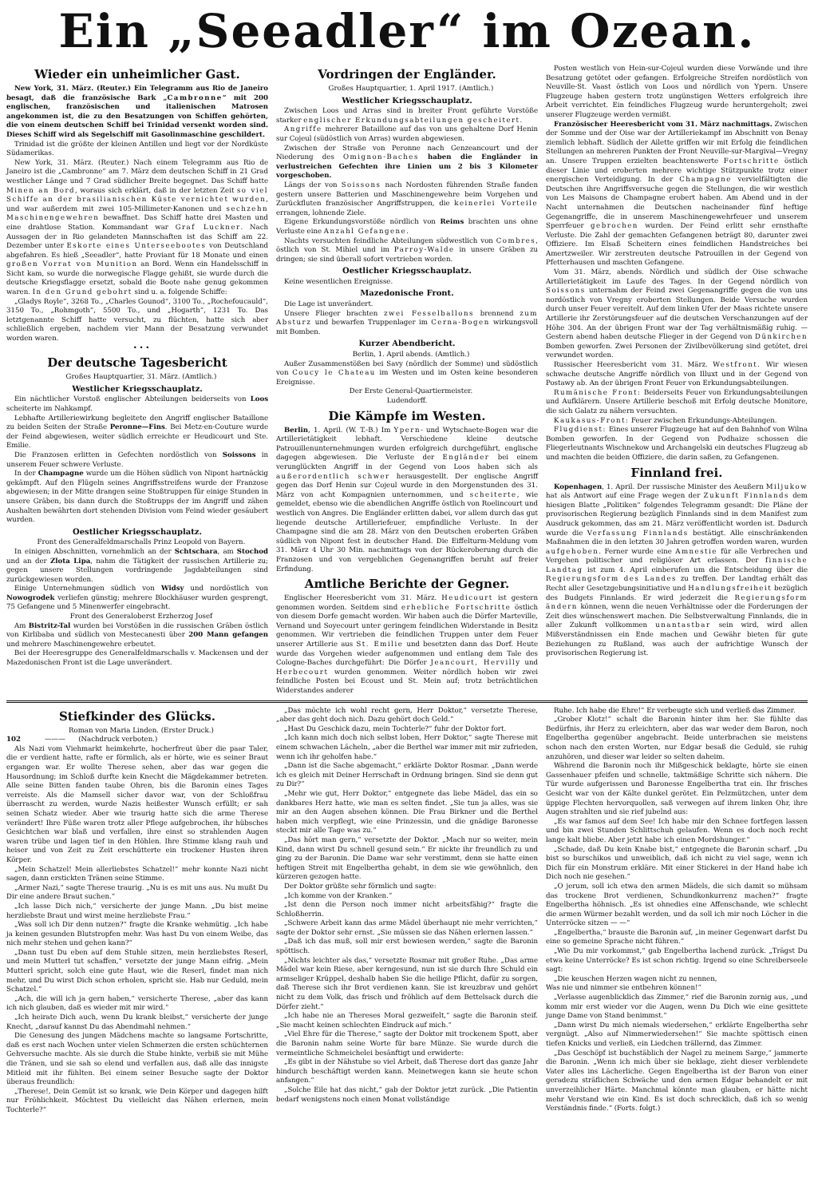Ein „Seeadler“ im Ozean.
Wieder ein unheimlicher Gast.
New York, 31. März. (Reuter.) Ein Telegramm aus Rio de Janeiro besagt, daß die französische Bark „Cambronne“ mit 200 englischen, französischen und italienischen Matrosen angekommen ist, die zu den Besatzungen von Schiffen gehörten, die von einem deutschen Schiff bei Trinidad versenkt worden sind. Dieses Schiff wird als Segelschiff mit Gasolinmaschine geschildert.
Trinidad ist die größte der kleinen Antillen und liegt vor der Nordküste Südamerikas.
New York, 31. März. (Reuter.) Nach einem Telegramm aus Rio de Janeiro ist die „Cambronne“ am 7. März dem deutschen Schiff in 21 Grad westlicher Länge und 7 Grad südlicher Breite begegnet. Das Schiff hatte Minen an Bord, woraus sich erklärt, daß in der letzten Zeit so viel Schiffe an der brasilianischen Küste vernichtet wurden, und war außerdem mit zwei 105-Millimeter-Kanonen und sechzehn Maschinengewehren bewaffnet. Das Schiff hatte drei Masten und eine drahtlose Station. Kommandant war Graf Luckner. Nach Aussagen der in Rio gelandeten Mannschaften ist das Schiff am 22. Dezember unter Eskorte eines Unterseebootes von Deutschland abgefahren. Es hieß „Seeadler“, hatte Proviant für 18 Monate und einen großen Vorrat von Munition an Bord. Wenn ein Handelsschiff in Sicht kam, so wurde die norwegische Flagge gehißt, sie wurde durch die deutsche Kriegsflagge ersetzt, sobald die Boote nahe genug gekommen waren. In den Grund gebohrt sind u. a. folgende Schiffe:
„Gladys Royle“, 3268 To., „Charles Gounod“, 3100 To., „Rochefoucauld“, 3150 To., „Rohmgoth“, 5500 To., und „Hogarth“, 1231 To. Das letztgenannte Schiff hatte versucht, zu flüchten, hatte sich aber schließlich ergeben, nachdem vier Mann der Besatzung verwundet worden waren.
• • •
Der deutsche Tagesbericht
Großes Hauptquartier, 31. März. (Amtlich.)
Westlicher Kriegsschauplatz.
Ein nächtlicher Vorstoß englischer Abteilungen beiderseits von Loos scheiterte im Nahkampf.
Lebhafte Artilleriewirkung begleitete den Angriff englischer Bataillone zu beiden Seiten der Straße Peronne—Fins. Bei Metz-en-Couture wurde der Feind abgewiesen, weiter südlich erreichte er Heudicourt und Ste. Emilie.
Die Franzosen erlitten in Gefechten nordöstlich von Soissons in unserem Feuer schwere Verluste.
In der Champagne wurde um die Höhen südlich von Nipont hartnäckig gekämpft. Auf den Flügeln seines Angriffsstreifens wurde der Franzose abgewiesen; in der Mitte drangen seine Stoßtruppen für einige Stunden in unsere Gräben, bis dann durch die Stoßtrupps der im Angriff und zähen Aushalten bewährten dort stehenden Division vom Feind wieder gesäubert wurden.
Oestlicher Kriegsschauplatz.
Front des Generalfeldmarschalls Prinz Leopold von Bayern.
In einigen Abschnitten, vornehmlich an der Schtschara, am Stochod und an der Zlota Lipa, nahm die Tätigkeit der russischen Artillerie zu; gegen unsere Stellungen vordringende Jagdabteilungen sind zurückgewiesen worden.
Einige Unternehmungen südlich von Widsy und nordöstlich von Nowogrodek verliefen günstig; mehrere Blockhäuser wurden gesprengt, 75 Gefangene und 5 Minenwerfer eingebracht.
Front des Generaloberst Erzherzog Josef
Am Bistritz-Tal wurden bei Vorstößen in die russischen Gräben östlich von Kirlibaba und südlich von Mestecanesti über 200 Mann gefangen und mehrere Maschinengewehre erbeutet.
Bei der Heeresgruppe des Generalfeldmarschalls v. Mackensen und der Mazedonischen Front ist die Lage unverändert.
Vordringen der Engländer.
Großes Hauptquartier, 1. April 1917. (Amtlich.)
Westlicher Kriegsschauplatz.
Zwischen Loos und Arras sind in breiter Front geführte Vorstöße starker englischer Erkundungsabteilungen gescheitert.
Angriffe mehrerer Bataillone auf das von uns gehaltene Dorf Henin sur Cojeul (südöstlich von Arras) wurden abgewiesen.
Zwischen der Straße von Peronne nach Genzeancourt und der Niederung des Omignon-Baches haben die Engländer in verlustreichen Gefechten ihre Linien um 2 bis 3 Kilometer vorgeschoben.
Längs der von Soissons nach Nordosten führenden Straße fanden gestern unsere Batterien und Maschinengewehre beim Vorgehen und Zurückfluten französischer Angriffstruppen, die keinerlei Vorteile errangen, lohnende Ziele.
Eigene Erkundungsvorstöße nördlich von Reims brachten uns ohne Verluste eine Anzahl Gefangene.
Nachts versuchten feindliche Abteilungen südwestlich von Combres, östlich von St. Mihiel und im Parroy-Walde in unsere Gräben zu dringen; sie sind überall sofort vertrieben worden.
Oestlicher Kriegsschauplatz.
Keine wesentlichen Ereignisse.
Mazedonische Front.
Die Lage ist unverändert.
Unsere Flieger brachten zwei Fesselballons brennend zum Absturz und bewarfen Truppenlager im Cerna-Bogen wirkungsvoll mit Bomben.
Kurzer Abendbericht.
Berlin, 1. April abends. (Amtlich.)
Außer Zusammenstößen bei Savy (nördlich der Somme) und südöstlich von Coucy le Chateau im Westen und im Osten keine besonderen Ereignisse.
Der Erste General-Quartiermeister.
Ludendorff.
Die Kämpfe im Westen.
Berlin, 1. April. (W. T.-B.) Im Ypern- und Wytschaete-Bogen war die Artillerietätigkeit lebhaft. Verschiedene kleine deutsche Patrouillenunternehmungen wurden erfolgreich durchgeführt, englische dagegen abgewiesen. Die Verluste der Engländer bei einem verunglückten Angriff in der Gegend von Loos haben sich als außerordentlich schwer herausgestellt. Der englische Angriff gegen das Dorf Henin sur Cojeul wurde in den Morgenstunden des 31. März von acht Kompagnien unternommen, und scheiterte, wie gemeldet, ebenso wie die abendlichen Angriffe östlich von Roelincourt und westlich von Angres. Die Engländer erlitten dabei, vor allem durch das gut liegende deutsche Artilleriefeuer, empfindliche Verluste. In der Champagne sind die am 28. März von den Deutschen eroberten Gräben südlich von Nipont fest in deutscher Hand. Die Eiffelturm-Meldung vom 31. März 4 Uhr 30 Min. nachmittags von der Rückeroberung durch die Franzosen und von vergeblichen Gegenangriffen beruht auf freier Erfindung.
Amtliche Berichte der Gegner.
Englischer Heeresbericht vom 31. März. Heudicourt ist gestern genommen worden. Seitdem sind erhebliche Fortschritte östlich von diesem Dorfe gemacht worden. Wir haben auch die Dörfer Marteville, Vernand und Soyecourt unter geringem feindlichen Widerstande in Besitz genommen. Wir vertrieben die feindlichen Truppen unter dem Feuer unserer Artillerie aus St. Emilie und besetzten dann das Dorf. Heute wurde das Vorgehen wieder aufgenommen und entlang dem Tale des Cologne-Baches durchgeführt: Die Dörfer Jeancourt, Hervilly und Herbecourt wurden genommen. Weiter nördlich hoben wir zwei feindliche Posten bei Ecoust und St. Mein auf; trotz beträchtlichen Widerstandes anderer
Posten westlich von Hein-sur-Cojeul wurden diese Vorwände und ihre Besatzung getötet oder gefangen. Erfolgreiche Streifen nordöstlich von Neuville-St. Vaast östlich von Loos und nördlich von Ypern. Unsere Flugzeuge haben gestern trotz ungünstigen Wetters erfolgreich ihre Arbeit verrichtet. Ein feindliches Flugzeug wurde heruntergeholt; zwei unserer Flugzeuge werden vermißt.
Französischer Heeresbericht vom 31. März nachmittags. Zwischen der Somme und der Oise war der Artilleriekampf im Abschnitt von Benay ziemlich lebhaft. Südlich der Ailette griffen wir mit Erfolg die feindlichen Stellungen an mehreren Punkten der Front Neuville-sur-Margival—Vregny an. Unsere Truppen erzielten beachtenswerte Fortschritte östlich dieser Linie und eroberten mehrere wichtige Stützpunkte trotz einer energischen Verteidigung. In der Champagne vervielfältigten die Deutschen ihre Angriffsversuche gegen die Stellungen, die wir westlich von Les Maisons de Champagne erobert haben. Am Abend und in der Nacht unternahmen die Deutschen nacheinander fünf heftige Gegenangriffe, die in unserem Maschinengewehrfeuer und unserem Sperrfeuer gebrochen wurden. Der Feind erlitt sehr ernsthafte Verluste. Die Zahl der gemachten Gefangenen beträgt 80, darunter zwei Offiziere. Im Elsaß Scheitern eines feindlichen Handstreiches bei Amertzweiler. Wir zerstreuten deutsche Patrouillen in der Gegend von Pfetterhausen und machten Gefangene.
Vom 31. März, abends. Nördlich und südlich der Oise schwache Artillerietätigkeit im Laufe des Tages. In der Gegend nördlich von Soissons unternahm der Feind zwei Gegenangriffe gegen die von uns nordöstlich von Vregny eroberten Stellungen. Beide Versuche wurden durch unser Feuer vereitelt. Auf dem linken Ufer der Maas richtete unsere Artillerie ihr Zerstörungsfeuer auf die deutschen Verschanzungen auf der Höhe 304. An der übrigen Front war der Tag verhältnismäßig ruhig. — Gestern abend haben deutsche Flieger in der Gegend von Dünkirchen Bomben geworfen. Zwei Personen der Zivilbevölkerung sind getötet, drei verwundet worden.
Russischer Heeresbericht vom 31. März. Westfront. Wir wiesen schwache deutsche Angriffe nördlich von Illuxt und in der Gegend von Postawy ab. An der übrigen Front Feuer von Erkundungsabteilungen.
Rumänische Front: Beiderseits Feuer von Erkundungsabteilungen und Aufklärern. Unsere Artillerie beschoß mit Erfolg deutsche Monitore, die sich Galatz zu nähern versuchten.
Kaukasus-Front: Feuer zwischen Erkundungs-Abteilungen.
Flugdienst: Eines unserer Flugzeuge hat auf den Bahnhof von Wilna Bomben geworfen. In der Gegend von Podhaize schossen die Fliegerleutnants Wischnekow und Archangelski ein deutsches Flugzeug ab und machten die beiden Offiziere, die darin saßen, zu Gefangenen.
Finnland frei.
Kopenhagen, 1. April. Der russische Minister des Aeußern Miljukow hat als Antwort auf eine Frage wegen der Zukunft Finnlands dem hiesigen Blatte „Politiken“ folgendes Telegramm gesandt: Die Pläne der provisorischen Regierung bezüglich Finnlands sind in dem Manifest zum Ausdruck gekommen, das am 21. März veröffentlicht worden ist. Dadurch wurde die Verfassung Finnlands bestätigt. Alle einschränkenden Maßnahmen die in den letzten 30 Jahren getroffen worden waren, wurden aufgehoben. Ferner wurde eine Amnestie für alle Verbrechen und Vergehen politischer und religiöser Art erlassen. Der finnische Landtag ist zum 4. April einberufen um die Entscheidung über die Regierungsform des Landes zu treffen. Der Landtag erhält das Recht aller Gesetzgebungsinitiative und Handlungsfreiheit bezüglich des Budgets Finnlands. Er wird jederzeit die Regierungsform ändern können, wenn die neuen Verhältnisse oder die Forderungen der Zeit dies wünschenswert machen. Die Selbstverwaltung Finnlands, die in aller Zukunft vollkommen unantastbar sein wird, wird allen Mißverständnissen ein Ende machen und Gewähr bieten für gute Beziehungen zu Rußland, was auch der aufrichtige Wunsch der provisorischen Regierung ist.
Stiefkinder des Glücks.
Roman von Maria Linden. (Erster Druck.)
102 ——— (Nachdruck verboten.)
Als Nazi vom Viehmarkt heimkehrte, hocherfreut über die paar Taler, die er verdient hatte, rafte er förmlich, als er hörte, wie es seiner Braut ergangen war. Er wollte Therese sehen, aber das war gegen die Hausordnung; im Schloß durfte kein Knecht die Mägdekammer betreten. Alle seine Bitten fanden taube Ohren, bis die Baronin eines Tages verreiste. Als die Mamsell sicher davor war, von der Schloßfrau überrascht zu werden, wurde Nazis heißester Wunsch erfüllt; er sah seinen Schatz wieder. Aber wie traurig hatte sich die arme Therese verändert! Ihre Füße waren trotz aller Pflege aufgebrochen, ihr hübsches Gesichtchen war blaß und verfallen, ihre einst so strahlenden Augen waren trübe und lagen tief in den Höhlen. Ihre Stimme klang rauh und heiser und von Zeit zu Zeit erschütterte ein trockener Husten ihren Körper.
„Mein Schatzel! Mein allerliebstes Schatzel!“ mehr konnte Nazi nicht sagen, dann erstickten Tränen seine Stimme.
„Armer Nazi,“ sagte Therese traurig. „Nu is es mit uns aus. Nu mußt Du Dir eine andere Braut suchen.“
„Ich lasse Dich nich,“ versicherte der junge Mann. „Du bist meine herzliebste Braut und wirst meine herzliebste Frau.“
„Was soll ich Dir denn nutzen?“ fragte die Kranke wehmütig. „Ich habe ja keinen gesunden Blutstropfen mehr. Was hast Du von einem Weibe, das nich mehr stehen und gehen kann?“
„Dann tust Du eben auf dem Stuhle sitzen, mein herzliebstes Reserl, und mein Mutterl tut schaffen,“ versetzte der junge Mann eifrig. „Mein Mutterl spricht, solch eine gute Haut, wie die Reserl, findet man nich mehr, und Du wirst Dich schon erholen, spricht sie. Hab nur Geduld, mein Schatzel.“
„Ach, die will ich ja gern haben,“ versicherte Therese, „aber das kann ich nich glauben, daß es wieder mit mir wird.“
„Ich heirate Dich auch, wenn Du krank bleibst,“ versicherte der junge Knecht, „darauf kannst Du das Abendmahl nehmen.“
Die Genesung des jungen Mädchens machte so langsame Fortschritte, daß es erst nach Wochen unter vielen Schmerzen die ersten schüchternen Gehversuche machte. Als sie durch die Stube hinkte, verbiß sie mit Mühe die Tränen, und sie sah so elend und verfallen aus, daß alle das innigste Mitleid mit ihr fühlten. Bei einem seiner Besuche sagte der Doktor überaus freundlich:
„Therese!, Dein Gemüt ist so krank, wie Dein Körper und dagegen hilft nur Fröhlichkeit. Möchtest Du vielleicht das Nähen erlernen, mein Tochterle?“
„Das möchte ich wohl recht gern, Herr Doktor,“ versetzte Therese, „aber das geht doch nich. Dazu gehört doch Geld.“
„Hast Du Geschick dazu, mein Tochterle?“ fuhr der Doktor fort.
„Ich kann mich doch nich selbst loben, Herr Doktor,“ sagte Therese mit einem schwachen Lächeln, „aber die Berthel war immer mit mir zufrieden, wenn ich ihr geholfen habe.“
„Dann ist die Sache abgemacht,“ erklärte Doktor Rosmar. „Dann werde ich es gleich mit Deiner Herrschaft in Ordnung bringen. Sind sie denn gut zu Dir?“
„Mehr wie gut, Herr Doktor,“ entgegnete das liebe Mädel, das ein so dankbares Herz hatte, wie man es selten findet. „Sie tun ja alles, was sie mir an den Augen absehen können. Die Frau Birkner und die Berthel haben mich verpflegt, wie eine Prinzessin, und die gnädige Baronesse steckt mir alle Tage was zu.“
„Das hört man gern,“ versetzte der Doktor. „Mach nur so weiter, mein Kind, dann wirst Du schnell gesund sein.“ Er nickte ihr freundlich zu und ging zu der Baronin. Die Dame war sehr verstimmt, denn sie hatte einen heftigen Streit mit Engelbertha gehabt, in dem sie wie gewöhnlich, den kürzeren gezogen hatte.
Der Doktor grüßte sehr förmlich und sagte:
„Ich komme von der Kranken.“
„Ist denn die Person noch immer nicht arbeitsfähig?“ fragte die Schloßherrin.
„Schwere Arbeit kann das arme Mädel überhaupt nie mehr verrichten,“ sagte der Doktor sehr ernst. „Sie müssen sie das Nähen erlernen lassen.“
„Daß ich das muß, soll mir erst bewiesen werden,“ sagte die Baronin spöttisch.
„Nichts leichter als das,“ versetzte Rosmar mit großer Ruhe. „Das arme Mädel war kein Riese, aber kerngesund, nun ist sie durch Ihre Schuld ein armseliger Krüppel, deshalb haben Sie die heilige Pflicht, dafür zu sorgen, daß Therese sich ihr Brot verdienen kann. Sie ist kreuzbrav und gehört nicht zu dem Volk, das frisch und fröhlich auf dem Bettelsack durch die Dörfer zieht.“
„Ich habe nie an Thereses Moral gezweifelt,“ sagte die Baronin steif. „Sie macht keinen schlechten Eindruck auf mich.“
„Viel Ehre für die Therese,“ sagte der Doktor mit trockenem Spott, aber die Baronin nahm seine Worte für bare Münze. Sie wurde durch die vermeintliche Schmeichelei besänftigt und erwiderte:
„Es gibt in der Nähstube so viel Arbeit, daß Therese dort das ganze Jahr hindurch beschäftigt werden kann. Meinetwegen kann sie heute schon anfangen.“
„Solche Eile hat das nicht,“ gab der Doktor jetzt zurück. „Die Patientin bedarf wenigstens noch einen Monat vollständige
Ruhe. Ich habe die Ehre!“ Er verbeugte sich und verließ das Zimmer.
„Grober Klotz!“ schalt die Baronin hinter ihm her. Sie fühlte das Bedürfnis, ihr Herz zu erleichtern, aber das war weder dem Baron, noch Engelberthа gegenüber angebracht. Beide unterbrachen sie meistens schon nach den ersten Worten, nur Edgar besaß die Geduld, sie ruhig anzuhören, und dieser war leider so selten daheim.
Während die Baronin noch ihr Mißgeschick beklagte, hörte sie einen Gassenhauer pfeifen und schnelle, taktmäßige Schritte sich nähern. Die Tür wurde aufgerissen und Baronesse Engelbertha trat ein. Ihr frisches Gesicht war von der Kälte dunkel gerötet. Ein Pelzmützchen, unter dem üppige Flechten hervorquollen, saß verwegen auf ihrem linken Ohr, ihre Augen strahlten und sie rief jubelnd aus:
„Es war famos auf dem See! Ich habe mir den Schnee fortfegen lassen und bin zwei Stunden Schlittschuh gelaufen. Wenn es doch noch recht lange kalt bliebe. Aber jetzt habe ich einen Mordshunger.“
„Schade, daß Du kein Knabe bist,“ entgegnete die Baronin scharf. „Du bist so burschikos und unweiblich, daß ich nicht zu viel sage, wenn ich Dich für ein Monstrum erkläre. Mit einer Stickerei in der Hand habe ich Dich noch nie gesehen.“
„O jerum, soll ich etwa den armen Mädels, die sich damit so mühsam das trockene Brot verdienen, Schundkonkurrenz machen?“ fragte Engelbertha höhnisch. „Es ist ohnedies eine Affenschande, wie schlecht die armen Würmer bezahlt werden, und da soll ich mir noch Löcher in die Unterröcke sitzen — —“
„Engelbertha,“ brauste die Baronin auf, „in meiner Gegenwart darfst Du eine so gemeine Sprache nicht führen.“
„Wie Du mir vorkommst,“ gab Engelbertha lachend zurück. „Trägst Du etwa keine Unterröcke? Es ist schon richtig. Irgend so eine Schreiberseele sagt:
„Die keuschen Herzen wagen nicht zu nennen,
Was nie und nimmer sie entbehren können!“
„Verlasse augenblicklich das Zimmer,“ rief die Baronin zornig aus, „und komm mir erst wieder vor die Augen, wenn Du Dich wie eine gesittete junge Dame von Stand benimmst.“
„Dann wirst Du mich niemals wiedersehen,“ erklärte Engelbertha sehr vergnügt. „Also auf Nimmerwiedersehen!“ Sie machte spöttisch einen tiefen Knicks und verließ, ein Liedchen trällernd, das Zimmer.
„Das Geschöpf ist buchstäblich der Nagel zu meinem Sarge,“ jammerte die Baronin. „Wenn ich mich über sie beklage, zieht dieser verblendete Vater alles ins Lächerliche. Gegen Engelbertha ist der Baron von einer geradezu sträflichen Schwäche und den armen Edgar behandelt er mit unverzeihlicher Härte. Manchmal könnte man glauben, er hätte nicht mehr Verstand wie ein Kind. Es ist doch schrecklich, daß ich so wenig Verständnis finde.“ (Forts. folgt.)